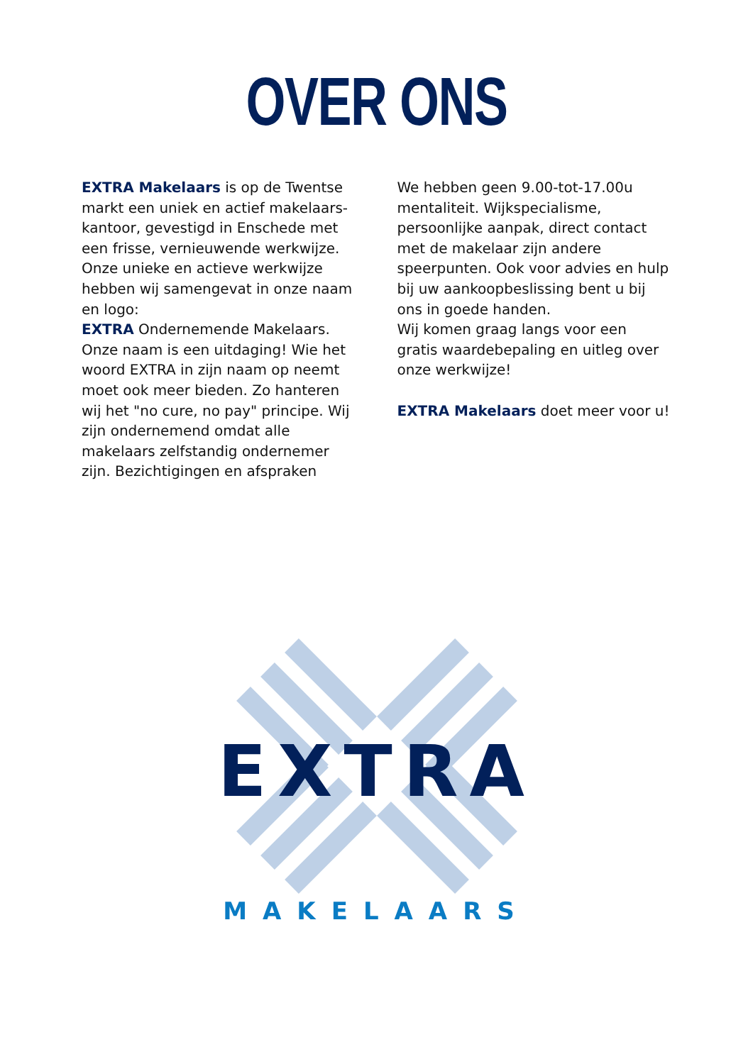OVER ONS
EXTRA Makelaars is op de Twentse markt een uniek en actief makelaars-kantoor, gevestigd in Enschede met een frisse, vernieuwende werkwijze. Onze unieke en actieve werkwijze hebben wij samengevat in onze naam en logo:
EXTRA Ondernemende Makelaars. Onze naam is een uitdaging! Wie het woord EXTRA in zijn naam op neemt moet ook meer bieden. Zo hanteren wij het "no cure, no pay" principe. Wij zijn ondernemend omdat alle makelaars zelfstandig ondernemer zijn. Bezichtigingen en afspraken
We hebben geen 9.00-tot-17.00u mentaliteit. Wijkspecialisme, persoonlijke aanpak, direct contact met de makelaar zijn andere speerpunten. Ook voor advies en hulp bij uw aankoopbeslissing bent u bij ons in goede handen.
Wij komen graag langs voor een gratis waardebepaling en uitleg over onze werkwijze!
EXTRA Makelaars doet meer voor u!
EXTRA
MAKELAARS